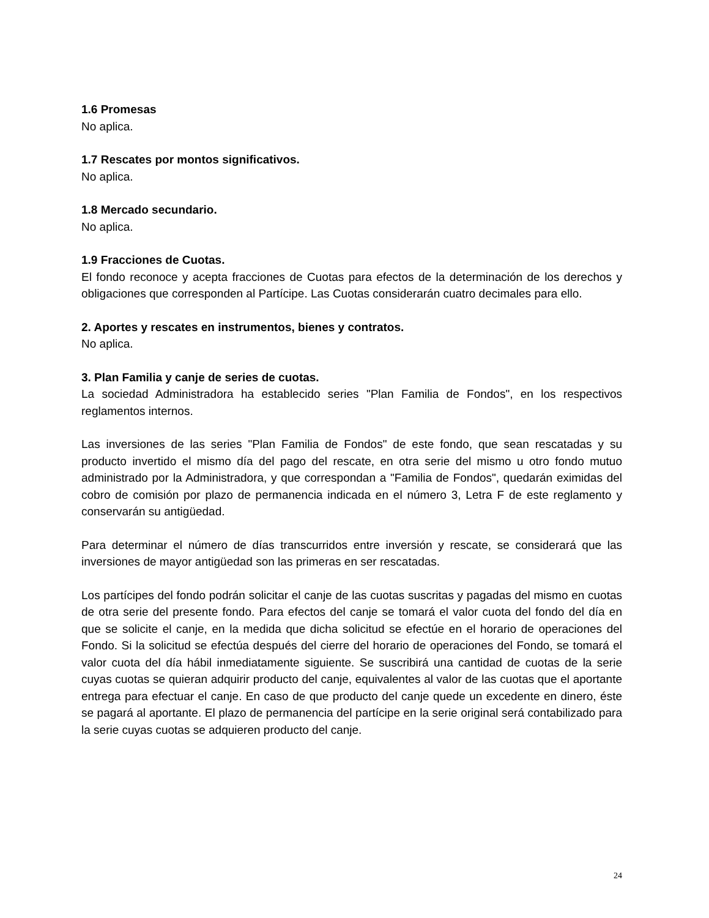1.6 Promesas
No aplica.
1.7 Rescates por montos significativos.
No aplica.
1.8 Mercado secundario.
No aplica.
1.9 Fracciones de Cuotas.
El fondo reconoce y acepta fracciones de Cuotas para efectos de la determinación de los derechos y obligaciones que corresponden al Partícipe. Las Cuotas considerarán cuatro decimales para ello.
2. Aportes y rescates en instrumentos, bienes y contratos.
No aplica.
3. Plan Familia y canje de series de cuotas.
La sociedad Administradora ha establecido series "Plan Familia de Fondos", en los respectivos reglamentos internos.
Las inversiones de las series "Plan Familia de Fondos" de este fondo, que sean rescatadas y su producto invertido el mismo día del pago del rescate, en otra serie del mismo u otro fondo mutuo administrado por la Administradora, y que correspondan a "Familia de Fondos", quedarán eximidas del cobro de comisión por plazo de permanencia indicada en el número 3, Letra F de este reglamento y conservarán su antigüedad.
Para determinar el número de días transcurridos entre inversión y rescate, se considerará que las inversiones de mayor antigüedad son las primeras en ser rescatadas.
Los partícipes del fondo podrán solicitar el canje de las cuotas suscritas y pagadas del mismo en cuotas de otra serie del presente fondo. Para efectos del canje se tomará el valor cuota del fondo del día en que se solicite el canje, en la medida que dicha solicitud se efectúe en el horario de operaciones del Fondo. Si la solicitud se efectúa después del cierre del horario de operaciones del Fondo, se tomará el valor cuota del día hábil inmediatamente siguiente. Se suscribirá una cantidad de cuotas de la serie cuyas cuotas se quieran adquirir producto del canje, equivalentes al valor de las cuotas que el aportante entrega para efectuar el canje. En caso de que producto del canje quede un excedente en dinero, éste se pagará al aportante. El plazo de permanencia del partícipe en la serie original será contabilizado para la serie cuyas cuotas se adquieren producto del canje.
24